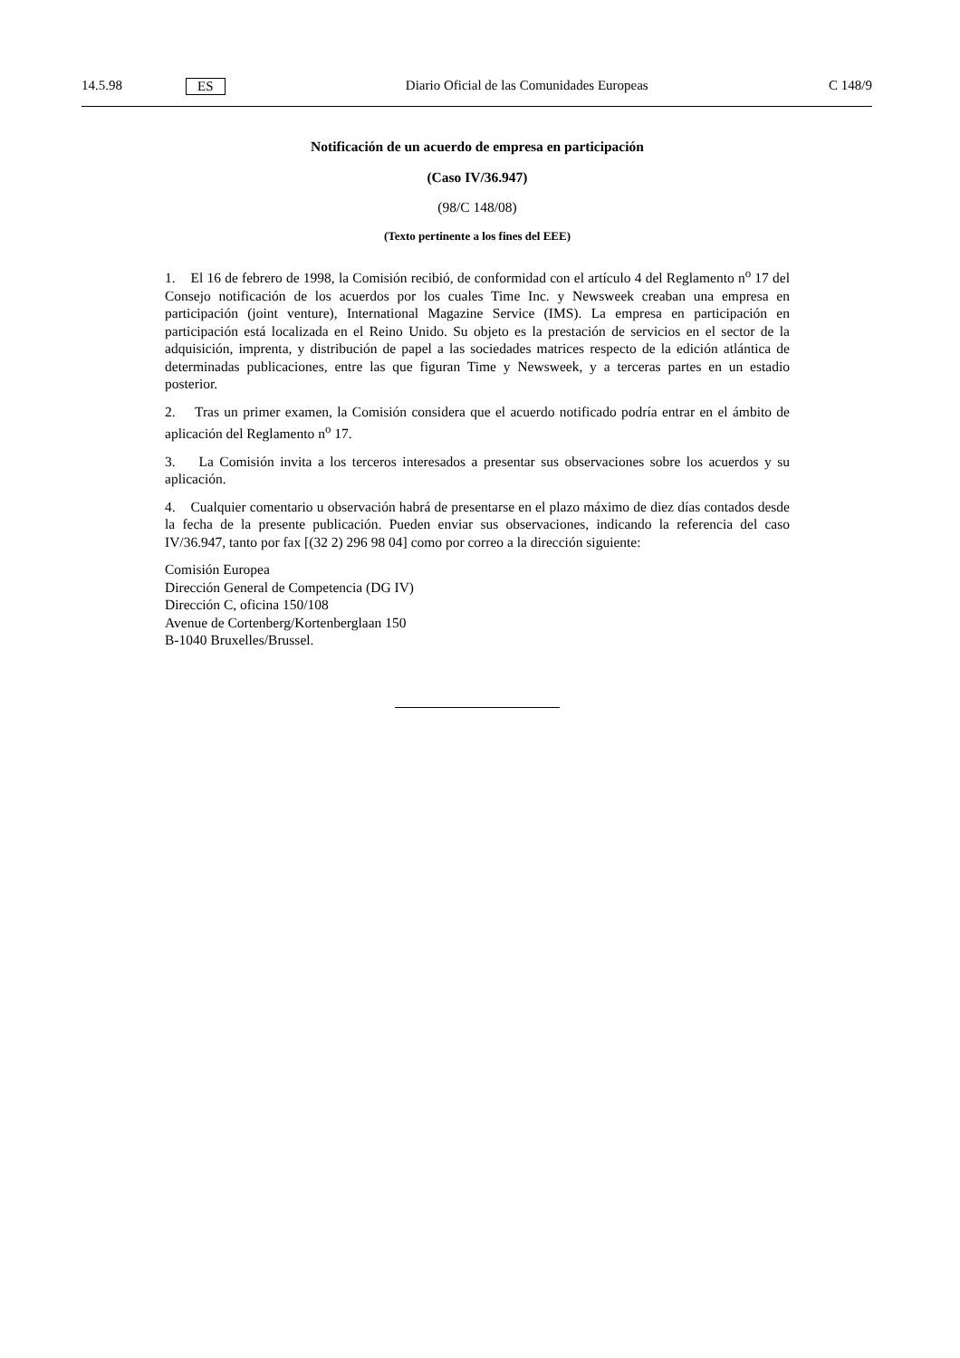14.5.98 ES Diario Oficial de las Comunidades Europeas C 148/9
Notificación de un acuerdo de empresa en participación
(Caso IV/36.947)
(98/C 148/08)
(Texto pertinente a los fines del EEE)
1. El 16 de febrero de 1998, la Comisión recibió, de conformidad con el artículo 4 del Reglamento n<sup>o</sup> 17 del Consejo notificación de los acuerdos por los cuales Time Inc. y Newsweek creaban una empresa en participación (joint venture), International Magazine Service (IMS). La empresa en participación en participación está localizada en el Reino Unido. Su objeto es la prestación de servicios en el sector de la adquisición, imprenta, y distribución de papel a las sociedades matrices respecto de la edición atlántica de determinadas publicaciones, entre las que figuran Time y Newsweek, y a terceras partes en un estadio posterior.
2. Tras un primer examen, la Comisión considera que el acuerdo notificado podría entrar en el ámbito de aplicación del Reglamento n<sup>o</sup> 17.
3. La Comisión invita a los terceros interesados a presentar sus observaciones sobre los acuerdos y su aplicación.
4. Cualquier comentario u observación habrá de presentarse en el plazo máximo de diez días contados desde la fecha de la presente publicación. Pueden enviar sus observaciones, indicando la referencia del caso IV/36.947, tanto por fax [(32 2) 296 98 04] como por correo a la dirección siguiente:
Comisión Europea
Dirección General de Competencia (DG IV)
Dirección C, oficina 150/108
Avenue de Cortenberg/Kortenberglaan 150
B-1040 Bruxelles/Brussel.